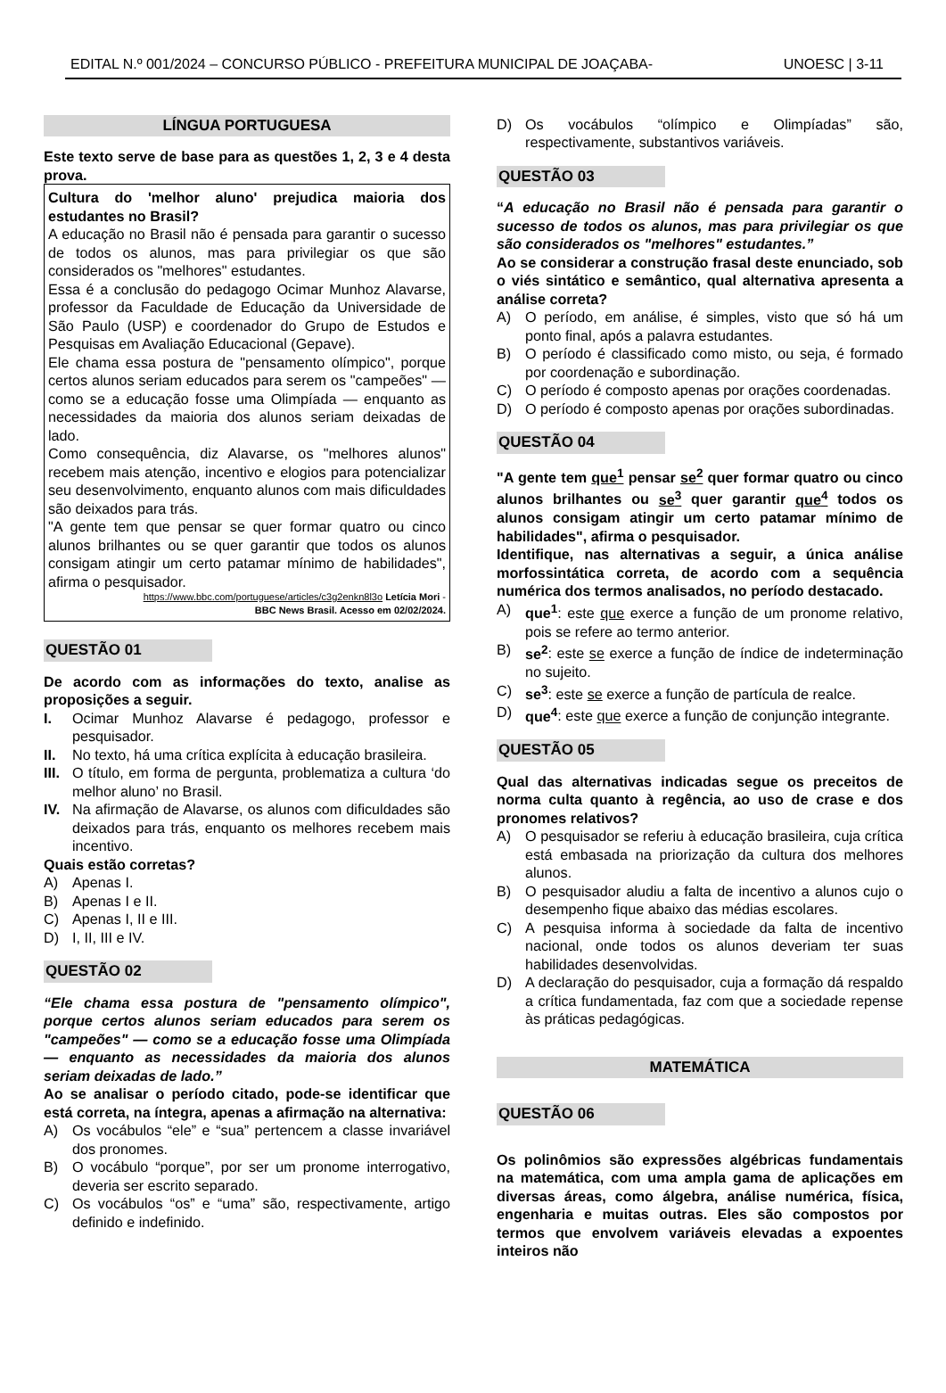EDITAL N.º 001/2024 – CONCURSO PÚBLICO - PREFEITURA MUNICIPAL DE JOAÇABA- UNOESC | 3-11
LÍNGUA PORTUGUESA
Este texto serve de base para as questões 1, 2, 3 e 4 desta prova.
Cultura do 'melhor aluno' prejudica maioria dos estudantes no Brasil?
A educação no Brasil não é pensada para garantir o sucesso de todos os alunos, mas para privilegiar os que são considerados os "melhores" estudantes.
Essa é a conclusão do pedagogo Ocimar Munhoz Alavarse, professor da Faculdade de Educação da Universidade de São Paulo (USP) e coordenador do Grupo de Estudos e Pesquisas em Avaliação Educacional (Gepave).
Ele chama essa postura de "pensamento olímpico", porque certos alunos seriam educados para serem os "campeões" — como se a educação fosse uma Olimpíada — enquanto as necessidades da maioria dos alunos seriam deixadas de lado.
Como consequência, diz Alavarse, os "melhores alunos" recebem mais atenção, incentivo e elogios para potencializar seu desenvolvimento, enquanto alunos com mais dificuldades são deixados para trás.
"A gente tem que pensar se quer formar quatro ou cinco alunos brilhantes ou se quer garantir que todos os alunos consigam atingir um certo patamar mínimo de habilidades", afirma o pesquisador.
https://www.bbc.com/portuguese/articles/c3g2enkn8l3o Letícia Mori -
BBC News Brasil. Acesso em 02/02/2024.
QUESTÃO 01
De acordo com as informações do texto, analise as proposições a seguir.
I. Ocimar Munhoz Alavarse é pedagogo, professor e pesquisador.
II. No texto, há uma crítica explícita à educação brasileira.
III. O título, em forma de pergunta, problematiza a cultura ‘do melhor aluno’ no Brasil.
IV. Na afirmação de Alavarse, os alunos com dificuldades são deixados para trás, enquanto os melhores recebem mais incentivo.
Quais estão corretas?
A) Apenas I.
B) Apenas I e II.
C) Apenas I, II e III.
D) I, II, III e IV.
QUESTÃO 02
“Ele chama essa postura de "pensamento olímpico", porque certos alunos seriam educados para serem os "campeões" — como se a educação fosse uma Olimpíada — enquanto as necessidades da maioria dos alunos seriam deixadas de lado.”
Ao se analisar o período citado, pode-se identificar que está correta, na íntegra, apenas a afirmação na alternativa:
A) Os vocábulos “ele” e “sua” pertencem a classe invariável dos pronomes.
B) O vocábulo “porque”, por ser um pronome interrogativo, deveria ser escrito separado.
C) Os vocábulos “os” e “uma” são, respectivamente, artigo definido e indefinido.
D) Os vocábulos “olímpico e Olimpíadas” são, respectivamente, substantivos variáveis.
QUESTÃO 03
“A educação no Brasil não é pensada para garantir o sucesso de todos os alunos, mas para privilegiar os que são considerados os "melhores" estudantes.”
Ao se considerar a construção frasal deste enunciado, sob o viés sintático e semântico, qual alternativa apresenta a análise correta?
A) O período, em análise, é simples, visto que só há um ponto final, após a palavra estudantes.
B) O período é classificado como misto, ou seja, é formado por coordenação e subordinação.
C) O período é composto apenas por orações coordenadas.
D) O período é composto apenas por orações subordinadas.
QUESTÃO 04
"A gente tem que<sup>1</sup> pensar se<sup>2</sup> quer formar quatro ou cinco alunos brilhantes ou se<sup>3</sup> quer garantir que<sup>4</sup> todos os alunos consigam atingir um certo patamar mínimo de habilidades", afirma o pesquisador.
Identifique, nas alternativas a seguir, a única análise morfossintática correta, de acordo com a sequência numérica dos termos analisados, no período destacado.
A) que<sup>1</sup>: este que exerce a função de um pronome relativo, pois se refere ao termo anterior.
B) se<sup>2</sup>: este se exerce a função de índice de indeterminação no sujeito.
C) se<sup>3</sup>: este se exerce a função de partícula de realce.
D) que<sup>4</sup>: este que exerce a função de conjunção integrante.
QUESTÃO 05
Qual das alternativas indicadas segue os preceitos de norma culta quanto à regência, ao uso de crase e dos pronomes relativos?
A) O pesquisador se referiu à educação brasileira, cuja crítica está embasada na priorização da cultura dos melhores alunos.
B) O pesquisador aludiu a falta de incentivo a alunos cujo o desempenho fique abaixo das médias escolares.
C) A pesquisa informa à sociedade da falta de incentivo nacional, onde todos os alunos deveriam ter suas habilidades desenvolvidas.
D) A declaração do pesquisador, cuja a formação dá respaldo a crítica fundamentada, faz com que a sociedade repense às práticas pedagógicas.
MATEMÁTICA
QUESTÃO 06
Os polinômios são expressões algébricas fundamentais na matemática, com uma ampla gama de aplicações em diversas áreas, como álgebra, análise numérica, física, engenharia e muitas outras. Eles são compostos por termos que envolvem variáveis elevadas a expoentes inteiros não